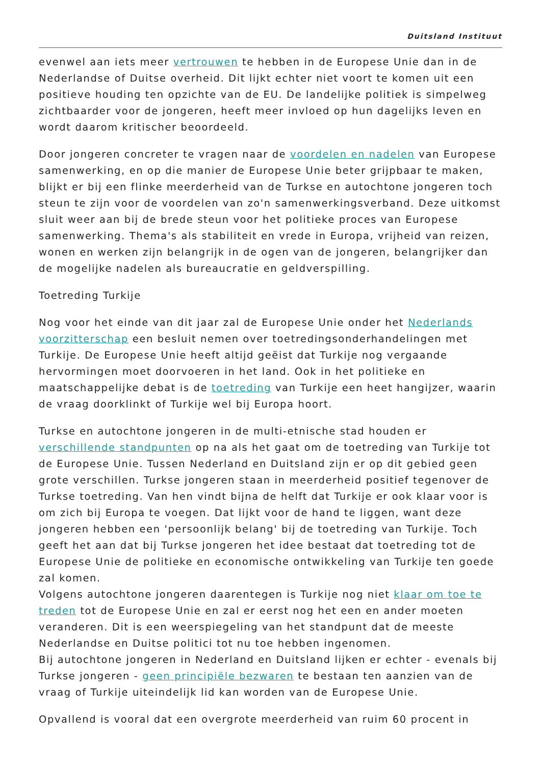Duitsland Instituut
evenwel aan iets meer vertrouwen te hebben in de Europese Unie dan in de Nederlandse of Duitse overheid. Dit lijkt echter niet voort te komen uit een positieve houding ten opzichte van de EU. De landelijke politiek is simpelweg zichtbaarder voor de jongeren, heeft meer invloed op hun dagelijks leven en wordt daarom kritischer beoordeeld.
Door jongeren concreter te vragen naar de voordelen en nadelen van Europese samenwerking, en op die manier de Europese Unie beter grijpbaar te maken, blijkt er bij een flinke meerderheid van de Turkse en autochtone jongeren toch steun te zijn voor de voordelen van zo'n samenwerkingsverband. Deze uitkomst sluit weer aan bij de brede steun voor het politieke proces van Europese samenwerking. Thema's als stabiliteit en vrede in Europa, vrijheid van reizen, wonen en werken zijn belangrijk in de ogen van de jongeren, belangrijker dan de mogelijke nadelen als bureaucratie en geldverspilling.
Toetreding Turkije
Nog voor het einde van dit jaar zal de Europese Unie onder het Nederlands voorzitterschap een besluit nemen over toetredingsonderhandelingen met Turkije. De Europese Unie heeft altijd geëist dat Turkije nog vergaande hervormingen moet doorvoeren in het land. Ook in het politieke en maatschappelijke debat is de toetreding van Turkije een heet hangijzer, waarin de vraag doorklinkt of Turkije wel bij Europa hoort.
Turkse en autochtone jongeren in de multi-etnische stad houden er verschillende standpunten op na als het gaat om de toetreding van Turkije tot de Europese Unie. Tussen Nederland en Duitsland zijn er op dit gebied geen grote verschillen. Turkse jongeren staan in meerderheid positief tegenover de Turkse toetreding. Van hen vindt bijna de helft dat Turkije er ook klaar voor is om zich bij Europa te voegen. Dat lijkt voor de hand te liggen, want deze jongeren hebben een 'persoonlijk belang' bij de toetreding van Turkije. Toch geeft het aan dat bij Turkse jongeren het idee bestaat dat toetreding tot de Europese Unie de politieke en economische ontwikkeling van Turkije ten goede zal komen.
Volgens autochtone jongeren daarentegen is Turkije nog niet klaar om toe te treden tot de Europese Unie en zal er eerst nog het een en ander moeten veranderen. Dit is een weerspiegeling van het standpunt dat de meeste Nederlandse en Duitse politici tot nu toe hebben ingenomen.
Bij autochtone jongeren in Nederland en Duitsland lijken er echter - evenals bij Turkse jongeren - geen principiële bezwaren te bestaan ten aanzien van de vraag of Turkije uiteindelijk lid kan worden van de Europese Unie.
Opvallend is vooral dat een overgrote meerderheid van ruim 60 procent in